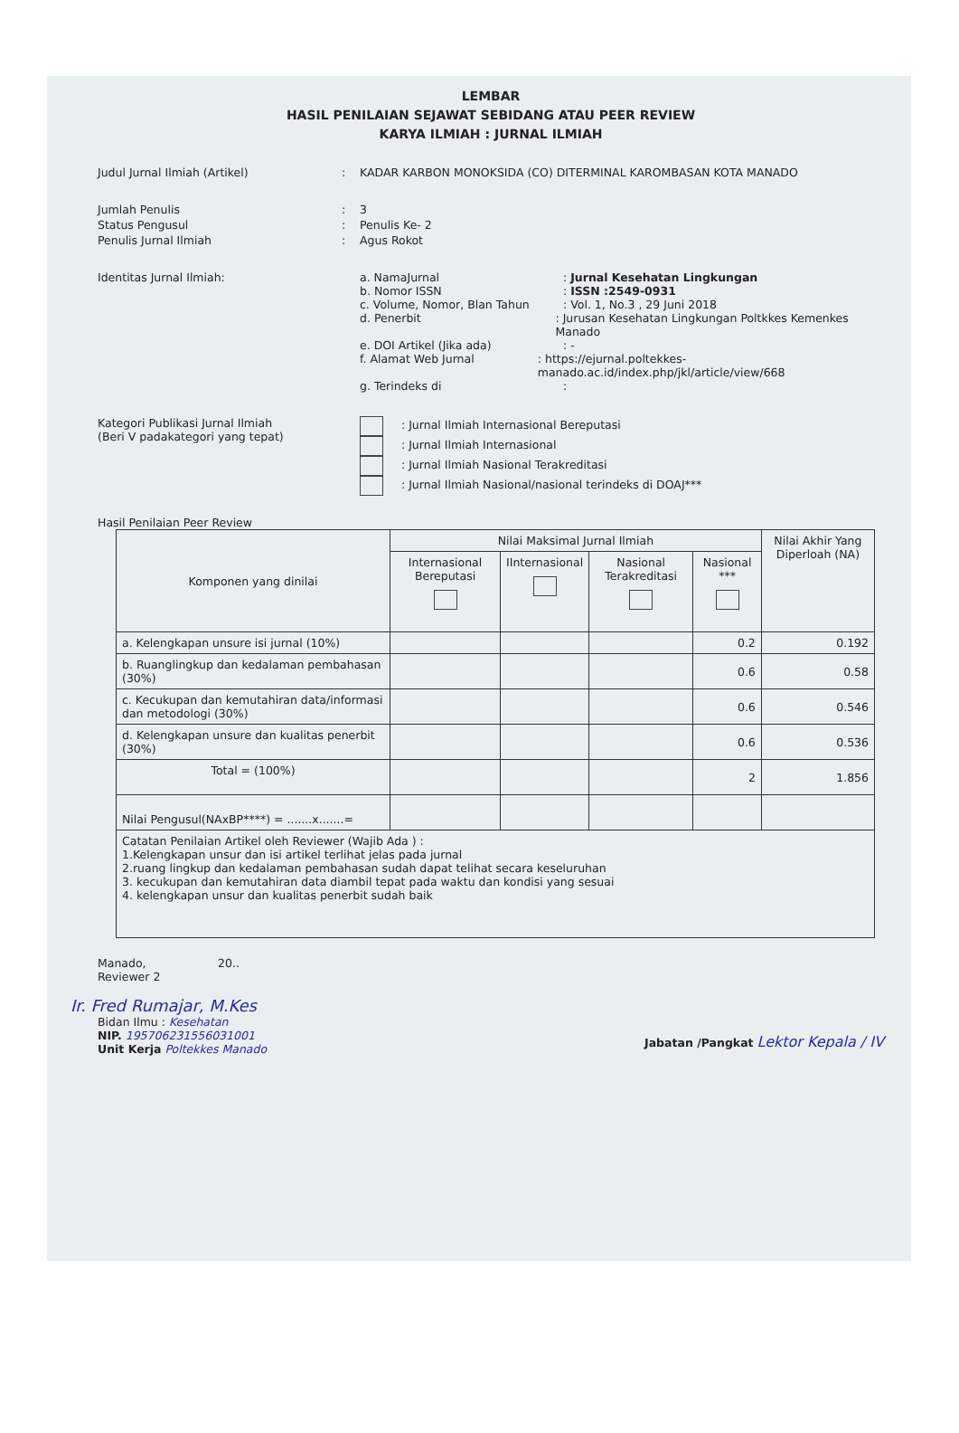LEMBAR
HASIL PENILAIAN SEJAWAT SEBIDANG ATAU PEER REVIEW
KARYA ILMIAH : JURNAL ILMIAH
Judul Jurnal Ilmiah (Artikel) : KADAR KARBON MONOKSIDA (CO) DITERMINAL KAROMBASAN KOTA MANADO
Jumlah Penulis : 3
Status Pengusul : Penulis Ke- 2
Penulis Jurnal Ilmiah : Agus Rokot
Identitas Jurnal Ilmiah: a. NamaJurnal : Jurnal Kesehatan Lingkungan
b. Nomor ISSN : ISSN :2549-0931
c. Volume, Nomor, Blan Tahun : Vol. 1, No.3 , 29 Juni 2018
d. Penerbit : Jurusan Kesehatan Lingkungan Poltkkes Kemenkes Manado
e. DOI Artikel (Jika ada) : -
f. Alamat Web Jurnal : https://ejurnal.poltekkes-manado.ac.id/index.php/jkl/article/view/668
g. Terindeks di :
Kategori Publikasi Jurnal Ilmiah
(Beri V padakategori yang tepat)
: Jurnal Ilmiah Internasional Bereputasi
: Jurnal Ilmiah Internasional
: Jurnal Ilmiah Nasional Terakreditasi
: Jurnal Ilmiah Nasional/nasional terindeks di DOAJ***
Hasil Penilaian Peer Review
| Komponen yang dinilai | Nilai Maksimal Jurnal Ilmiah | | | | Nilai Akhir Yang Diperloah (NA) |
| --- | --- | --- | --- | --- | --- |
| | Internasional Bereputasi | IInternasional | Nasional Terakreditasi | Nasional *** | |
| a. Kelengkapan unsure isi jurnal (10%) | | | | 0.2 | 0.192 |
| b. Ruanglingkup dan kedalaman pembahasan (30%) | | | | 0.6 | 0.58 |
| c. Kecukupan dan kemutahiran data/informasi dan metodologi (30%) | | | | 0.6 | 0.546 |
| d. Kelengkapan unsure dan kualitas penerbit (30%) | | | | 0.6 | 0.536 |
| Total = (100%) | | | | 2 | 1.856 |
| Nilai Pengusul(NAxBP****) = .......x.......= | | | | | |
| Catatan Penilaian Artikel oleh Reviewer (Wajib Ada ) : 1.Kelengkapan unsur dan isi artikel terlihat jelas pada jurnal 2.ruang lingkup dan kedalaman pembahasan sudah dapat telihat secara keseluruhan 3. kecukupan dan kemutahiran data diambil tepat pada waktu dan kondisi yang sesuai 4. kelengkapan unsur dan kualitas penerbit sudah baik | | | | | |
Manado, 20..
Reviewer 2
Ir. Fred Rumajar, M.Kes
Bidan Ilmu : Kesehatan
NIP. 195706231556031001
Unit Kerja Poltekkes Manado
Jabatan /Pangkat Lektor Kepala / IV